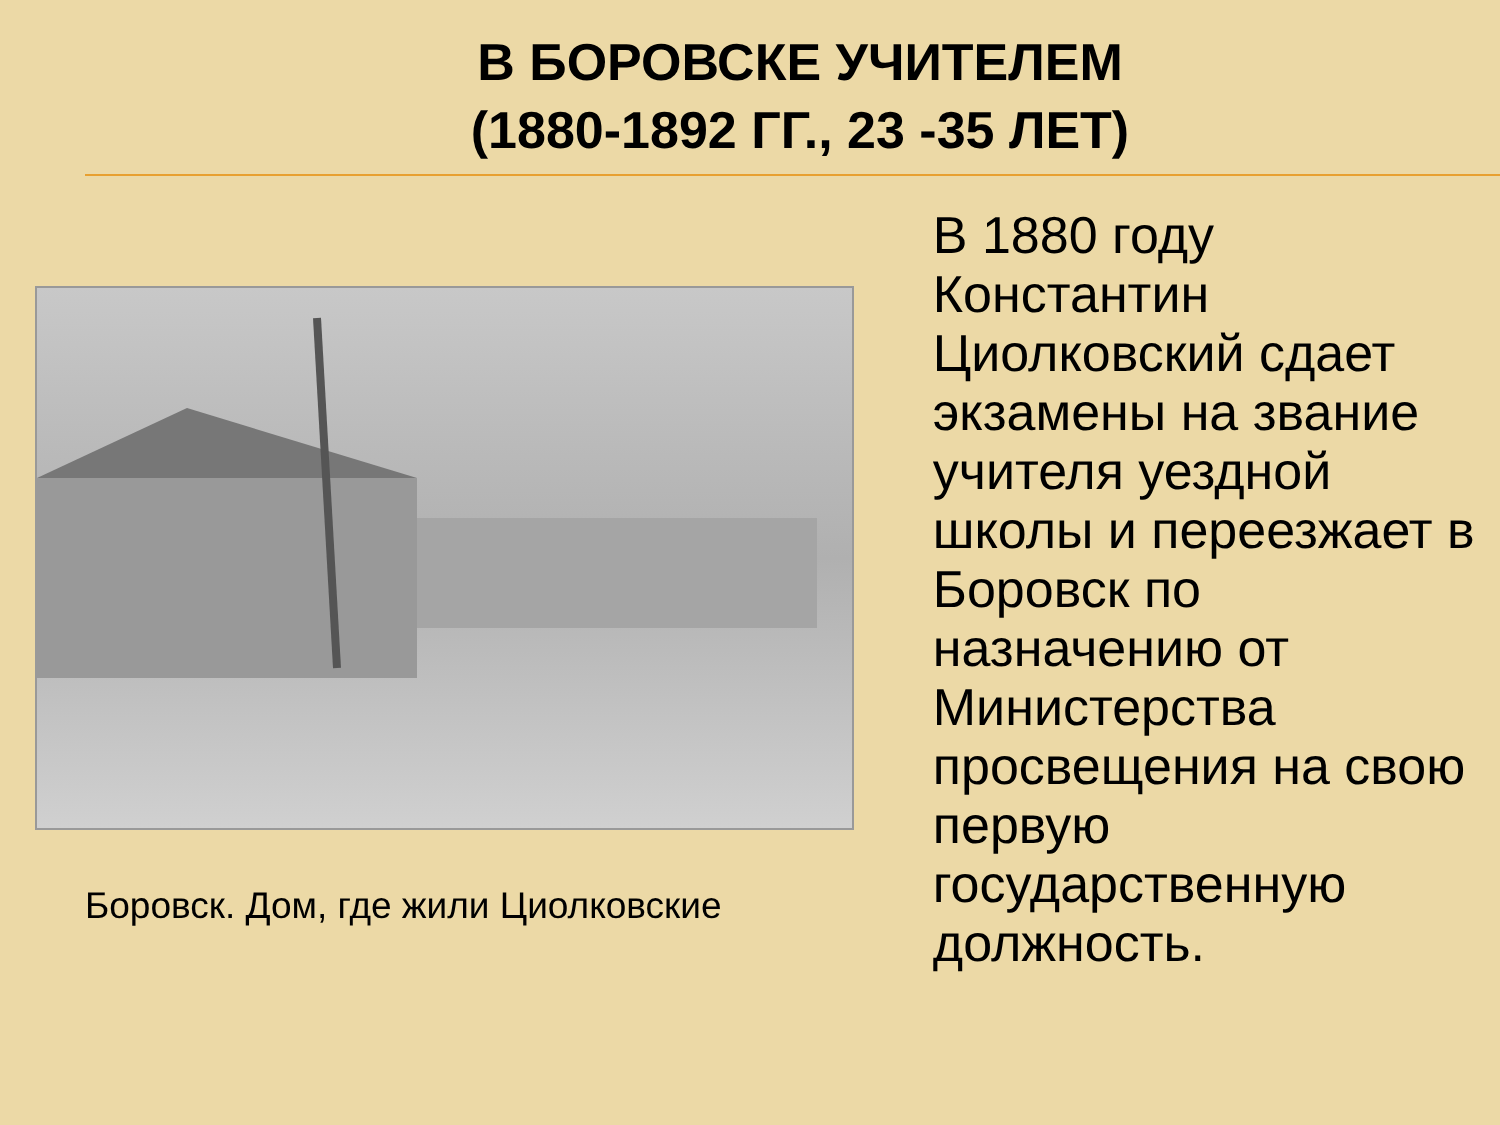В БОРОВСКЕ УЧИТЕЛЕМ
(1880-1892 ГГ., 23 -35 ЛЕТ)
Боровск. Дом, где жили Циолковские
В 1880 году Константин Циолковский сдает экзамены на звание учителя уездной школы и переезжает в Боровск по назначению от Министерства просвещения на свою первую государственную должность.